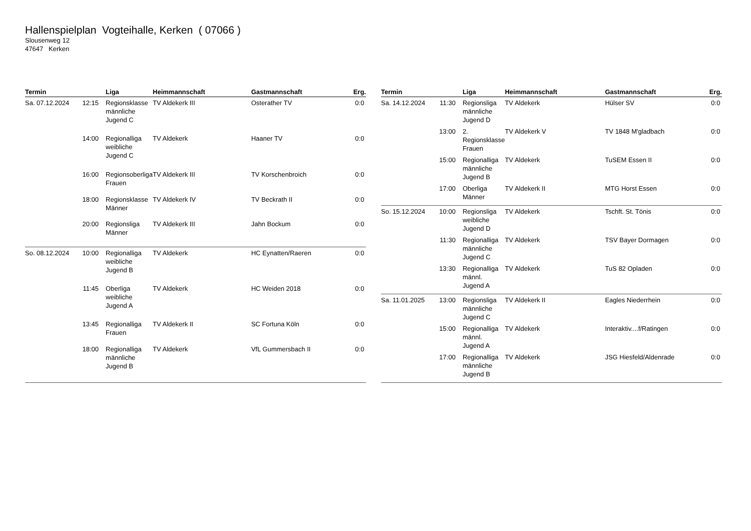Hallenspielplan Vogteihalle, Kerken ( 07066 )
Slousenweg 12
47647 Kerken
| Termin | | Liga | Heimmannschaft | Gastmannschaft | Erg. |
| --- | --- | --- | --- | --- | --- |
| Sa. 07.12.2024 | 12:15 | Regionsklasse männliche Jugend C | TV Aldekerk III | Osterather TV | 0:0 |
| | 14:00 | Regionalliga weibliche Jugend C | TV Aldekerk | Haaner TV | 0:0 |
| | 16:00 | Regionsoberliga Frauen | TV Aldekerk III | TV Korschenbroich | 0:0 |
| | 18:00 | Regionsklasse Männer | TV Aldekerk IV | TV Beckrath II | 0:0 |
| | 20:00 | Regionsliga Männer | TV Aldekerk III | Jahn Bockum | 0:0 |
| So. 08.12.2024 | 10:00 | Regionalliga weibliche Jugend B | TV Aldekerk | HC Eynatten/Raeren | 0:0 |
| | 11:45 | Oberliga weibliche Jugend A | TV Aldekerk | HC Weiden 2018 | 0:0 |
| | 13:45 | Regionalliga Frauen | TV Aldekerk II | SC Fortuna Köln | 0:0 |
| | 18:00 | Regionalliga männliche Jugend B | TV Aldekerk | VfL Gummersbach II | 0:0 |
| Termin | | Liga | Heimmannschaft | Gastmannschaft | Erg. |
| --- | --- | --- | --- | --- | --- |
| Sa. 14.12.2024 | 11:30 | Regionsliga männliche Jugend D | TV Aldekerk | Hülser SV | 0:0 |
| | 13:00 | 2. Regionsklasse Frauen | TV Aldekerk V | TV 1848 M'gladbach | 0:0 |
| | 15:00 | Regionalliga männliche Jugend B | TV Aldekerk | TuSEM Essen II | 0:0 |
| | 17:00 | Oberliga Männer | TV Aldekerk II | MTG Horst Essen | 0:0 |
| So. 15.12.2024 | 10:00 | Regionsliga weibliche Jugend D | TV Aldekerk | Tschft. St. Tönis | 0:0 |
| | 11:30 | Regionalliga männliche Jugend C | TV Aldekerk | TSV Bayer Dormagen | 0:0 |
| | 13:30 | Regionalliga männl. Jugend A | TV Aldekerk | TuS 82 Opladen | 0:0 |
| Sa. 11.01.2025 | 13:00 | Regionsliga männliche Jugend C | TV Aldekerk II | Eagles Niederrhein | 0:0 |
| | 15:00 | Regionalliga männl. Jugend A | TV Aldekerk | Interaktiv....f/Ratingen | 0:0 |
| | 17:00 | Regionalliga männliche Jugend B | TV Aldekerk | JSG Hiesfeld/Aldenrade | 0:0 |